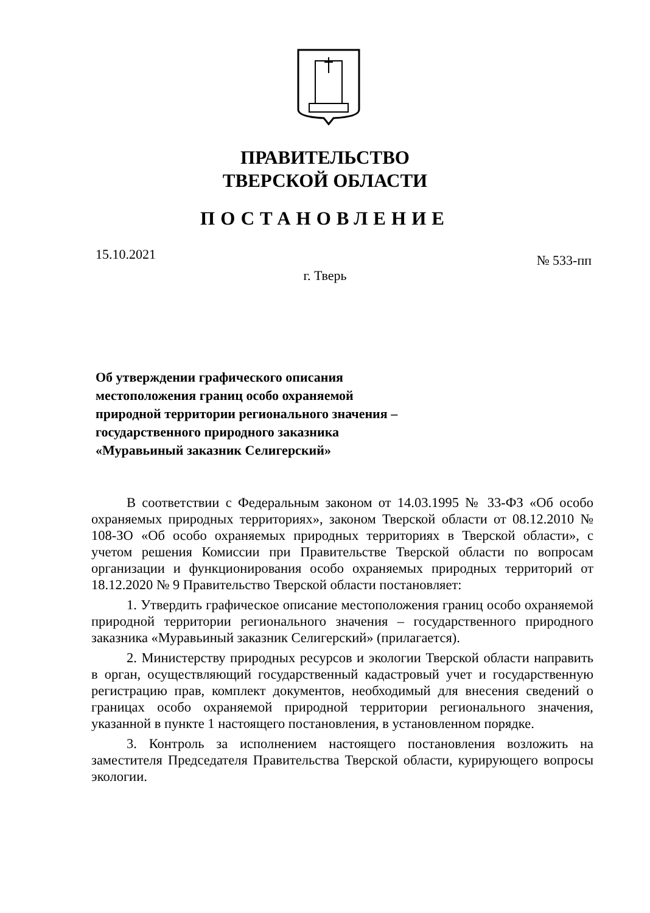ПРАВИТЕЛЬСТВО
ТВЕРСКОЙ ОБЛАСТИ
ПОСТАНОВЛЕНИЕ
15.10.2021
г. Тверь
№ 533-пп
Об утверждении графического описания
местоположения границ особо охраняемой
природной территории регионального значения –
государственного природного заказника
«Муравьиный заказник Селигерский»
В соответствии с Федеральным законом от 14.03.1995 № 33-ФЗ «Об особо охраняемых природных территориях», законом Тверской области от 08.12.2010 № 108-ЗО «Об особо охраняемых природных территориях в Тверской области», с учетом решения Комиссии при Правительстве Тверской области по вопросам организации и функционирования особо охраняемых природных территорий от 18.12.2020 № 9 Правительство Тверской области постановляет:
1. Утвердить графическое описание местоположения границ особо охраняемой природной территории регионального значения – государственного природного заказника «Муравьиный заказник Селигерский» (прилагается).
2. Министерству природных ресурсов и экологии Тверской области направить в орган, осуществляющий государственный кадастровый учет и государственную регистрацию прав, комплект документов, необходимый для внесения сведений о границах особо охраняемой природной территории регионального значения, указанной в пункте 1 настоящего постановления, в установленном порядке.
3. Контроль за исполнением настоящего постановления возложить на заместителя Председателя Правительства Тверской области, курирующего вопросы экологии.